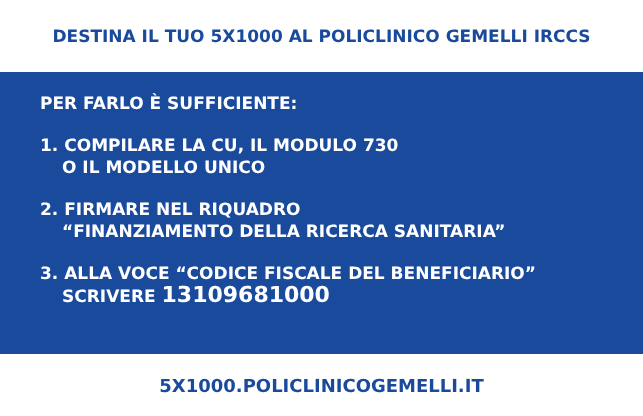DESTINA IL TUO 5X1000 AL POLICLINICO GEMELLI IRCCS
PER FARLO È SUFFICIENTE:
1. COMPILARE LA CU, IL MODULO 730
O IL MODELLO UNICO
2. FIRMARE NEL RIQUADRO
“FINANZIAMENTO DELLA RICERCA SANITARIA”
3. ALLA VOCE “CODICE FISCALE DEL BENEFICIARIO”
SCRIVERE 13109681000
5X1000.POLICLINICOGEMELLI.IT